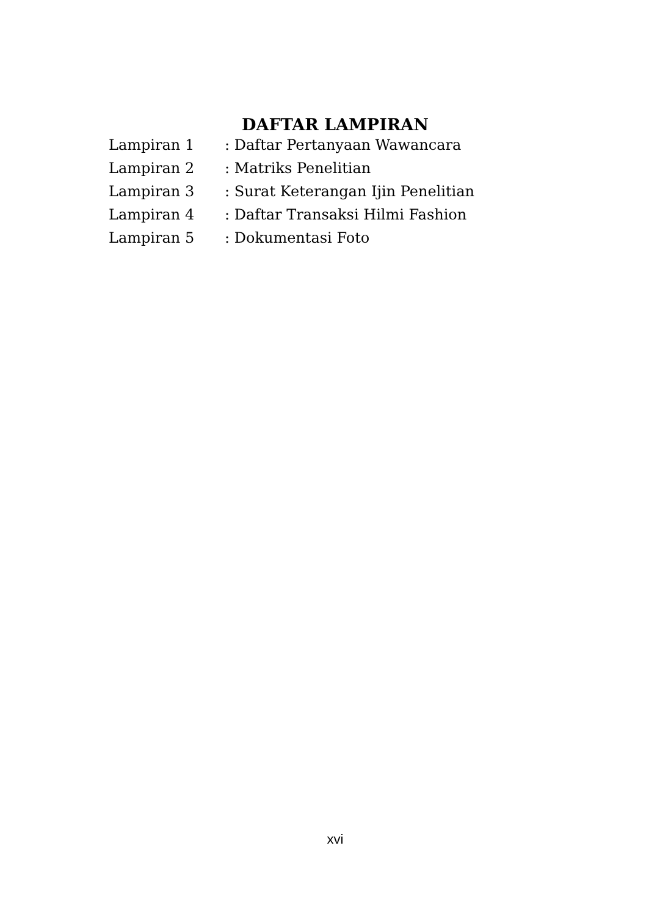DAFTAR LAMPIRAN
| Lampiran 1 | : Daftar Pertanyaan Wawancara |
| Lampiran 2 | : Matriks Penelitian |
| Lampiran 3 | : Surat Keterangan Ijin Penelitian |
| Lampiran 4 | : Daftar Transaksi Hilmi Fashion |
| Lampiran 5 | : Dokumentasi Foto |
xvi